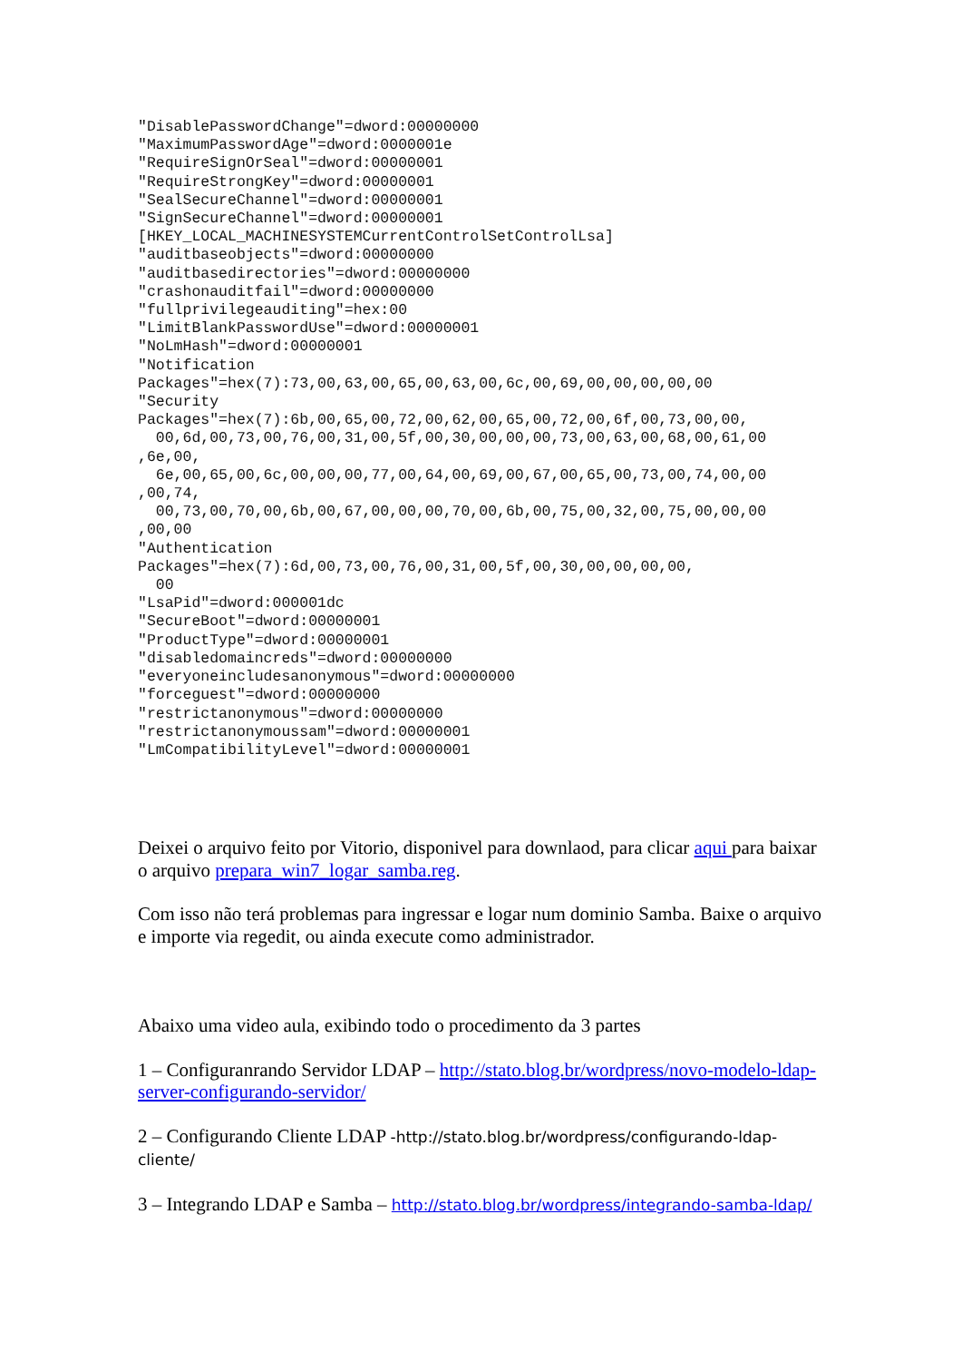"DisablePasswordChange"=dword:00000000
"MaximumPasswordAge"=dword:0000001e
"RequireSignOrSeal"=dword:00000001
"RequireStrongKey"=dword:00000001
"SealSecureChannel"=dword:00000001
"SignSecureChannel"=dword:00000001
[HKEY_LOCAL_MACHINESYSTEMCurrentControlSetControlLsa]
"auditbaseobjects"=dword:00000000
"auditbasedirectories"=dword:00000000
"crashonauditfail"=dword:00000000
"fullprivilegeauditing"=hex:00
"LimitBlankPasswordUse"=dword:00000001
"NoLmHash"=dword:00000001
"Notification
Packages"=hex(7):73,00,63,00,65,00,63,00,6c,00,69,00,00,00,00,00
"Security
Packages"=hex(7):6b,00,65,00,72,00,62,00,65,00,72,00,6f,00,73,00,00,
  00,6d,00,73,00,76,00,31,00,5f,00,30,00,00,00,73,00,63,00,68,00,61,00
,6e,00,
  6e,00,65,00,6c,00,00,00,77,00,64,00,69,00,67,00,65,00,73,00,74,00,00
,00,74,
  00,73,00,70,00,6b,00,67,00,00,00,70,00,6b,00,75,00,32,00,75,00,00,00
,00,00
"Authentication
Packages"=hex(7):6d,00,73,00,76,00,31,00,5f,00,30,00,00,00,00,
  00
"LsaPid"=dword:000001dc
"SecureBoot"=dword:00000001
"ProductType"=dword:00000001
"disabledomaincreds"=dword:00000000
"everyoneincludesanonymous"=dword:00000000
"forceguest"=dword:00000000
"restrictanonymous"=dword:00000000
"restrictanonymoussam"=dword:00000001
"LmCompatibilityLevel"=dword:00000001
Deixei o arquivo feito por Vitorio, disponivel para downlaod, para clicar aqui para baixar o arquivo prepara_win7_logar_samba.reg.
Com isso não terá problemas para ingressar e logar num dominio Samba. Baixe o arquivo e importe via regedit, ou ainda execute como administrador.
Abaixo uma video aula, exibindo todo o procedimento da 3 partes
1 – Configuranrando Servidor LDAP – http://stato.blog.br/wordpress/novo-modelo-ldap-server-configurando-servidor/
2 – Configurando Cliente LDAP -http://stato.blog.br/wordpress/configurando-ldap-cliente/
3 – Integrando LDAP e Samba – http://stato.blog.br/wordpress/integrando-samba-ldap/